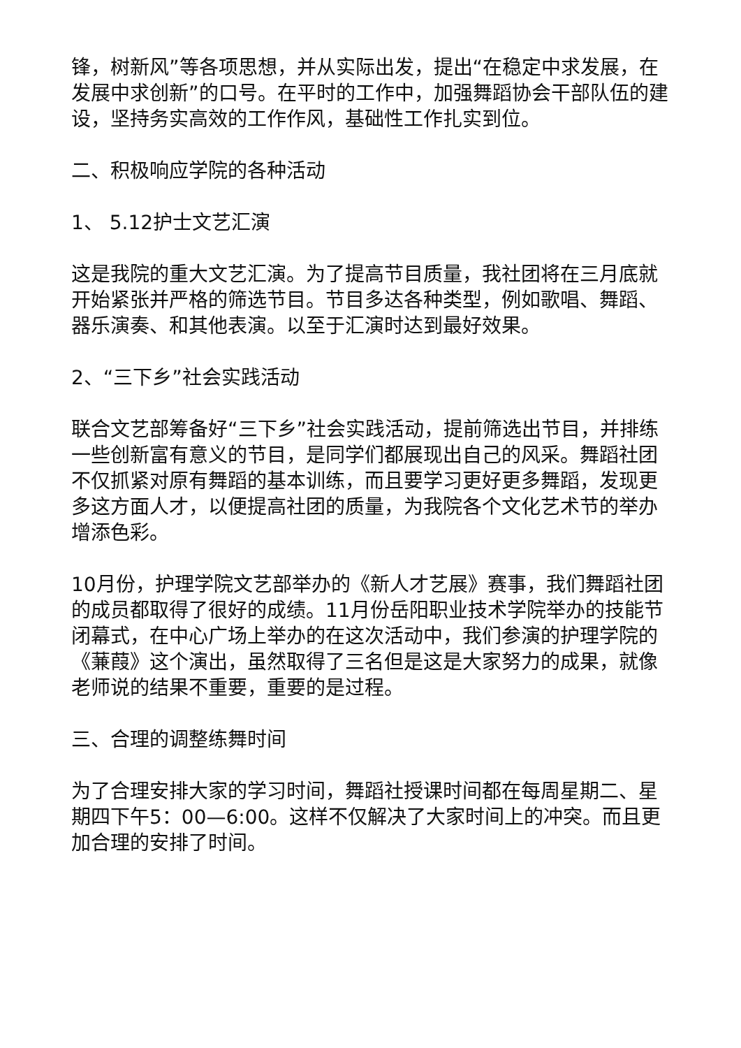锋，树新风”等各项思想，并从实际出发，提出“在稳定中求发展，在发展中求创新”的口号。在平时的工作中，加强舞蹈协会干部队伍的建设，坚持务实高效的工作作风，基础性工作扎实到位。
二、积极响应学院的各种活动
1、 5.12护士文艺汇演
这是我院的重大文艺汇演。为了提高节目质量，我社团将在三月底就开始紧张并严格的筛选节目。节目多达各种类型，例如歌唱、舞蹈、器乐演奏、和其他表演。以至于汇演时达到最好效果。
2、“三下乡”社会实践活动
联合文艺部筹备好“三下乡”社会实践活动，提前筛选出节目，并排练一些创新富有意义的节目，是同学们都展现出自己的风采。舞蹈社团不仅抓紧对原有舞蹈的基本训练，而且要学习更好更多舞蹈，发现更多这方面人才，以便提高社团的质量，为我院各个文化艺术节的举办增添色彩。
10月份，护理学院文艺部举办的《新人才艺展》赛事，我们舞蹈社团的成员都取得了很好的成绩。11月份岳阳职业技术学院举办的技能节闭幕式，在中心广场上举办的在这次活动中，我们参演的护理学院的《蒹葭》这个演出，虽然取得了三名但是这是大家努力的成果，就像老师说的结果不重要，重要的是过程。
三、合理的调整练舞时间
为了合理安排大家的学习时间，舞蹈社授课时间都在每周星期二、星期四下午5：00—6:00。这样不仅解决了大家时间上的冲突。而且更加合理的安排了时间。